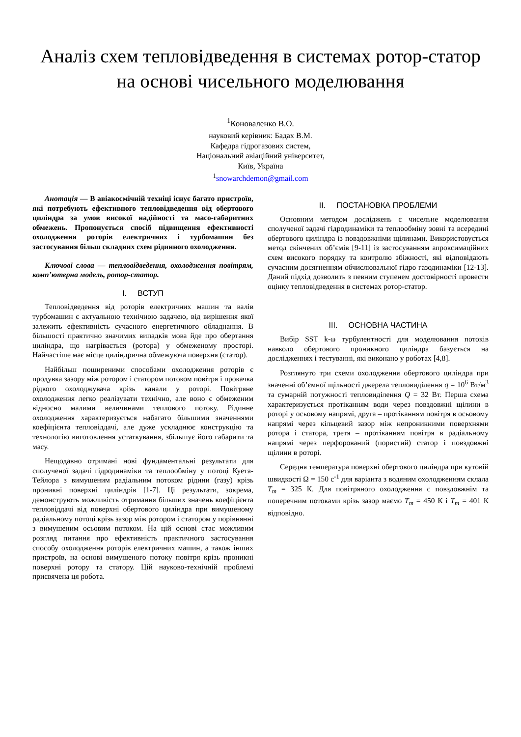Аналіз схем тепловідведення в системах ротор-статор на основі чисельного моделювання
<sup>1</sup> Коноваленко В.О.
науковий керівник: Бадах В.М.
Кафедра гідрогазових систем,
Національний авіаційний університет,
Київ, Україна
<sup>1</sup> snowarchdemon@gmail.com
Анотація — В авіакосмічній техніці існує багато пристроїв, які потребують ефективного тепловідведення від обертового циліндра за умов високої надійності та масо-габаритних обмежень. Пропонується спосіб підвищення ефективності охолодження роторів електричних і турбомашин без застосування більш складних схем рідинного охолодження.
Ключові слова — тепловідведення, охолодження повітрям, комп’ютерна модель, ротор-статор.
I. ВСТУП
Тепловідведення від роторів електричних машин та валів турбомашин є актуальною технічною задачею, від вирішення якої залежить ефективність сучасного енергетичного обладнання. В більшості практично значимих випадків мова йде про обертання циліндра, що нагрівається (ротора) у обмеженому просторі. Найчастіше має місце циліндрична обмежуюча поверхня (статор).
Найбільш поширеними способами охолодження роторів є продувка зазору між ротором і статором потоком повітря і прокачка рідкого охолоджувача крізь канали у роторі. Повітряне охолодження легко реалізувати технічно, але воно є обмеженим відносно малими величинами теплового потоку. Рідинне охолодження характеризується набагато більшими значеннями коефіцієнта тепловіддачі, але дуже ускладнює конструкцію та технологію виготовлення устаткування, збільшує його габарити та масу.
Нещодавно отримані нові фундаментальні результати для сполученої задачі гідродинаміки та теплообміну у потоці Куета-Тейлора з вимушеним радіальним потоком рідини (газу) крізь проникні поверхні циліндрів [1-7]. Ці результати, зокрема, демонструють можливість отримання більших значень коефіцієнта тепловіддачі від поверхні обертового циліндра при вимушеному радіальному потоці крізь зазор між ротором і статором у порівнянні з вимушеним осьовим потоком. На цій основі стає можливим розгляд питання про ефективність практичного застосування способу охолодження роторів електричних машин, а також інших пристроїв, на основі вимушеного потоку повітря крізь проникні поверхні ротору та статору. Цій науково-технічній проблемі присвячена ця робота.
II. ПОСТАНОВКА ПРОБЛЕМИ
Основним методом досліджень є чисельне моделювання сполученої задачі гідродинаміки та теплообміну зовні та всередині обертового циліндра із повздовжніми щілинами. Використовується метод скінчених об’ємів [9-11] із застосуванням апроксимаційних схем високого порядку та контролю збіжності, які відповідають сучасним досягненням обчислювальної гідро газодинаміки [12-13]. Даний підхід дозволить з певним ступенем достовірності провести оцінку тепловідведення в системах ротор-статор.
III. ОСНОВНА ЧАСТИНА
Вибір SST k-ω турбулентності для моделювання потоків навколо обертового проникного циліндра базується на дослідженнях і тестуванні, які виконано у роботах [4,8].
Розглянуто три схеми охолодження обертового циліндра при значенні об’ємної щільності джерела тепловиділення q = 10<sup>6</sup> Вт/м<sup>3</sup> та сумарній потужності тепловиділення Q = 32 Вт. Перша схема характеризується протіканням води через повздовжні щілини в роторі у осьовому напрямі, друга – протіканням повітря в осьовому напрямі через кільцевий зазор між непроникними поверхнями ротора і статора, третя – протіканням повітря в радіальному напрямі через перфорований (пористий) статор і повздовжні щілини в роторі.
Середня температура поверхні обертового циліндра при кутовій швидкості Ω = 150 с<sup>-1</sup> для варіанта з водяним охолодженням склала T<sub>m</sub> = 325 К. Для повітряного охолодження с повздовжнім та поперечним потоками крізь зазор маємо T<sub>m</sub> = 450 К і T<sub>m</sub> = 401 К відповідно.